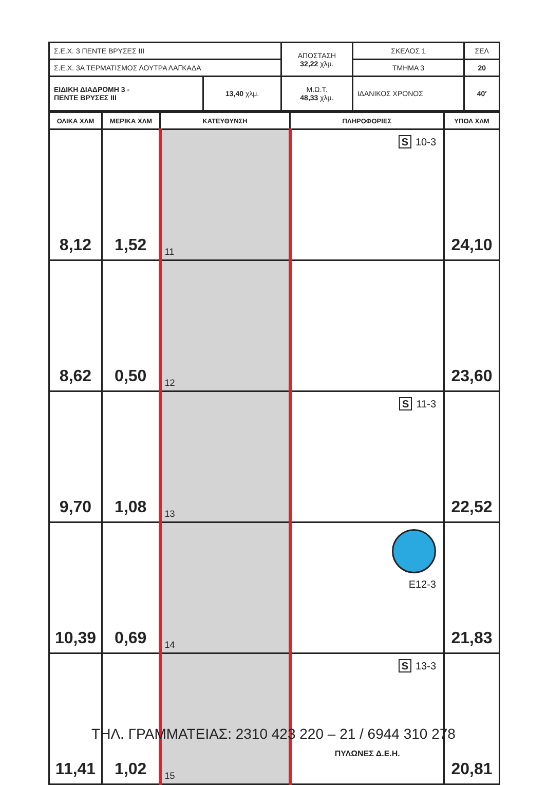| Σ.Ε.Χ. 3 ΠΕΝΤΕ ΒΡΥΣΕΣ III | | ΑΠΟΣΤΑΣΗ 32,22 χλμ. | ΣΚΕΛΟΣ 1 | ΣΕΛ |
| Σ.Ε.Χ. 3Α ΤΕΡΜΑΤΙΣΜΟΣ ΛΟΥΤΡΑ ΛΑΓΚΑΔΑ | | | ΤΜΗΜΑ 3 | 20 |
| ΕΙΔΙΚΗ ΔΙΑΔΡΟΜΗ 3 - ΠΕΝΤΕ ΒΡΥΣΕΣ III | 13,40 χλμ. | Μ.Ω.Τ. 48,33 χλμ. | ΙΔΑΝΙΚΟΣ ΧΡΟΝΟΣ | 40′ |
| ΟΛΙΚΑ ΧΛΜ | ΜΕΡΙΚΑ ΧΛΜ | ΚΑΤΕΥΘΥΝΣΗ | ΠΛΗΡΟΦΟΡΙΕΣ | ΥΠΟΛ ΧΛΜ |
| --- | --- | --- | --- | --- |
| 8,12 | 1,52 | 11 | S 10-3 | 24,10 |
| 8,62 | 0,50 | 12 | | 23,60 |
| 9,70 | 1,08 | 13 | S 11-3 | 22,52 |
| 10,39 | 0,69 | 14 | E12-3 | 21,83 |
| 11,41 | 1,02 | 15 | S 13-3 ΠΥΛΩΝΕΣ Δ.Ε.Η. | 20,81 |
ΤΗΛ. ΓΡΑΜΜΑΤΕΙΑΣ: 2310 423 220 – 21 / 6944 310 278